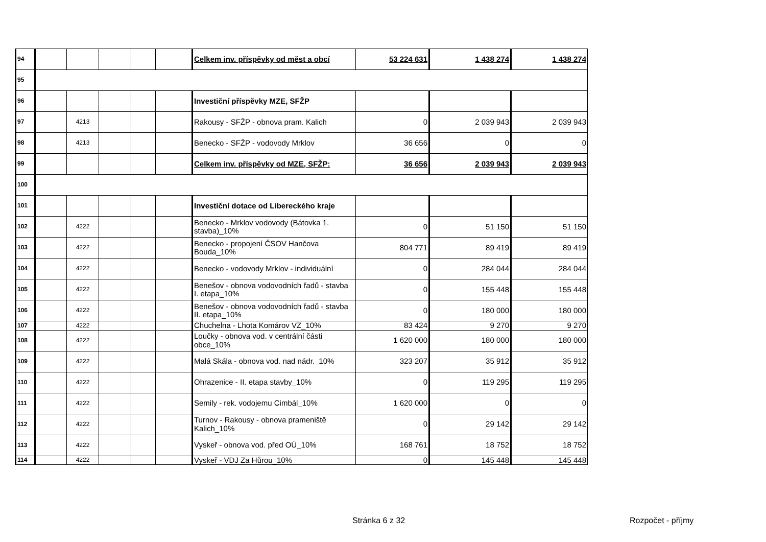| 94 | | | | | | Celkem inv. příspěvky od měst a obcí | 53 224 631 | 1 438 274 | 1 438 274 |
| 95 | | | | | | | | | |
| 96 | | | | | | Investiční příspěvky MZE, SFŽP | | | |
| 97 | | 4213 | | | | Rakousy - SFŽP - obnova pram. Kalich | 0 | 2 039 943 | 2 039 943 |
| 98 | | 4213 | | | | Benecko - SFŽP - vodovody Mrklov | 36 656 | 0 | 0 |
| 99 | | | | | | Celkem inv. příspěvky od MZE, SFŽP: | 36 656 | 2 039 943 | 2 039 943 |
| 100 | | | | | | | | | |
| 101 | | | | | | Investiční dotace od Libereckého kraje | | | |
| 102 | | 4222 | | | | Benecko - Mrklov vodovody (Bátovka 1. stavba)_10% | 0 | 51 150 | 51 150 |
| 103 | | 4222 | | | | Benecko - propojení ČSOV Hančova Bouda_10% | 804 771 | 89 419 | 89 419 |
| 104 | | 4222 | | | | Benecko - vodovody Mrklov - individuální | 0 | 284 044 | 284 044 |
| 105 | | 4222 | | | | Benešov - obnova vodovodních řadů - stavba I. etapa_10% | 0 | 155 448 | 155 448 |
| 106 | | 4222 | | | | Benešov - obnova vodovodních řadů - stavba II. etapa_10% | 0 | 180 000 | 180 000 |
| 107 | | 4222 | | | | Chuchelna - Lhota Komárov VZ_10% | 83 424 | 9 270 | 9 270 |
| 108 | | 4222 | | | | Loučky - obnova vod. v centrální části obce_10% | 1 620 000 | 180 000 | 180 000 |
| 109 | | 4222 | | | | Malá Skála - obnova vod. nad nádr._10% | 323 207 | 35 912 | 35 912 |
| 110 | | 4222 | | | | Ohrazenice - II. etapa stavby_10% | 0 | 119 295 | 119 295 |
| 111 | | 4222 | | | | Semily - rek. vodojemu Cimbál_10% | 1 620 000 | 0 | 0 |
| 112 | | 4222 | | | | Turnov - Rakousy - obnova prameniště Kalich_10% | 0 | 29 142 | 29 142 |
| 113 | | 4222 | | | | Vyskeř - obnova vod. před OÚ_10% | 168 761 | 18 752 | 18 752 |
| 114 | | 4222 | | | | Vyskeř - VDJ Za Hůrou_10% | 0 | 145 448 | 145 448 |
Stránka 6 z 32 Rozpočet - příjmy